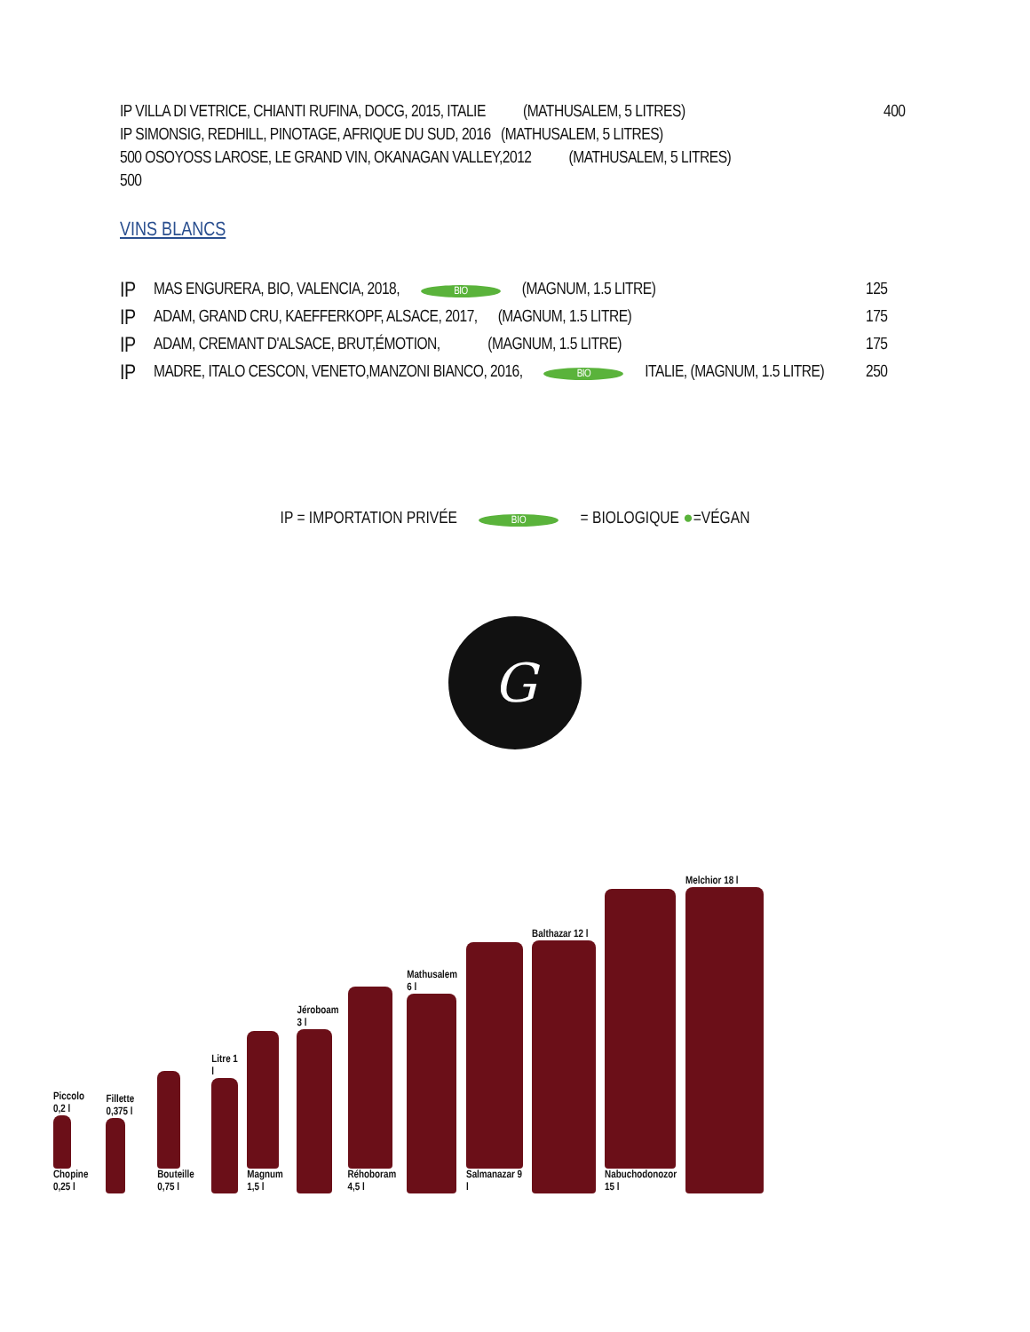IP VILLA DI VETRICE, CHIANTI RUFINA, DOCG, 2015, ITALIE (MATHUSALEM, 5 LITRES) 400
IP SIMONSIG, REDHILL, PINOTAGE, AFRIQUE DU SUD, 2016 (MATHUSALEM, 5 LITRES)
500 OSOYOSS LAROSE, LE GRAND VIN, OKANAGAN VALLEY,2012 (MATHUSALEM, 5 LITRES)
500
VINS BLANCS
IP MAS ENGURERA, BIO, VALENCIA, 2018, BIO (MAGNUM, 1.5 LITRE) 125
IP ADAM, GRAND CRU, KAEFFERKOPF, ALSACE, 2017, (MAGNUM, 1.5 LITRE) 175
IP ADAM, CREMANT D'ALSACE, BRUT,ÉMOTION, (MAGNUM, 1.5 LITRE) 175
IP MADRE, ITALO CESCON, VENETO,MANZONI BIANCO, 2016, BIO ITALIE, (MAGNUM, 1.5 LITRE) 250
IP = IMPORTATION PRIVÉE BIO = BIOLOGIQUE ●=VÉGAN
G
Piccolo 0,2 l
Chopine 0,25 l
Fillette 0,375 l
Bouteille 0,75 l
Litre 1 l
Magnum 1,5 l
Jéroboam 3 l
Réhoboram 4,5 l
Mathusalem 6 l
Salmanazar 9 l
Balthazar 12 l
Nabuchodonozor 15 l
Melchior 18 l